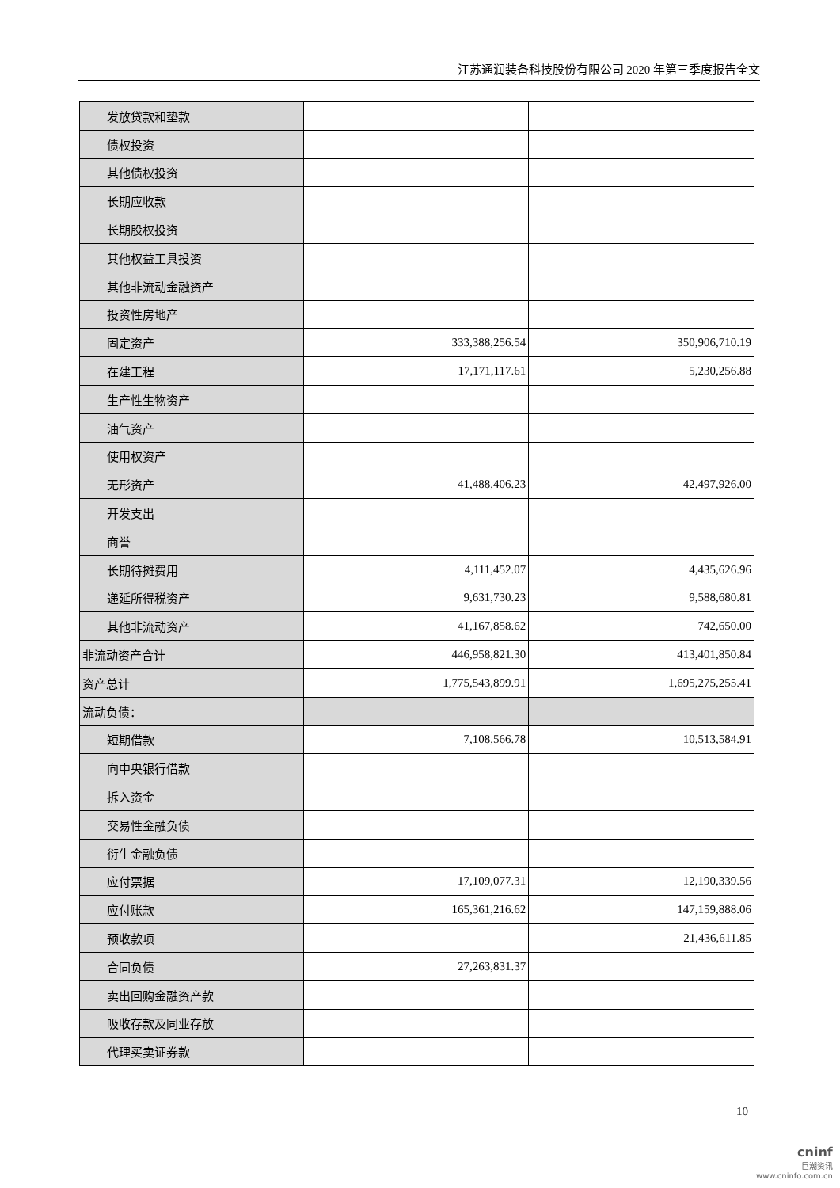江苏通润装备科技股份有限公司 2020 年第三季度报告全文
| 发放贷款和垫款 | | |
| 债权投资 | | |
| 其他债权投资 | | |
| 长期应收款 | | |
| 长期股权投资 | | |
| 其他权益工具投资 | | |
| 其他非流动金融资产 | | |
| 投资性房地产 | | |
| 固定资产 | 333,388,256.54 | 350,906,710.19 |
| 在建工程 | 17,171,117.61 | 5,230,256.88 |
| 生产性生物资产 | | |
| 油气资产 | | |
| 使用权资产 | | |
| 无形资产 | 41,488,406.23 | 42,497,926.00 |
| 开发支出 | | |
| 商誉 | | |
| 长期待摊费用 | 4,111,452.07 | 4,435,626.96 |
| 递延所得税资产 | 9,631,730.23 | 9,588,680.81 |
| 其他非流动资产 | 41,167,858.62 | 742,650.00 |
| 非流动资产合计 | 446,958,821.30 | 413,401,850.84 |
| 资产总计 | 1,775,543,899.91 | 1,695,275,255.41 |
| 流动负债： | | |
| 短期借款 | 7,108,566.78 | 10,513,584.91 |
| 向中央银行借款 | | |
| 拆入资金 | | |
| 交易性金融负债 | | |
| 衍生金融负债 | | |
| 应付票据 | 17,109,077.31 | 12,190,339.56 |
| 应付账款 | 165,361,216.62 | 147,159,888.06 |
| 预收款项 | | 21,436,611.85 |
| 合同负债 | 27,263,831.37 | |
| 卖出回购金融资产款 | | |
| 吸收存款及同业存放 | | |
| 代理买卖证券款 | | |
10
cninf
巨潮资讯
www.cninfo.com.cn